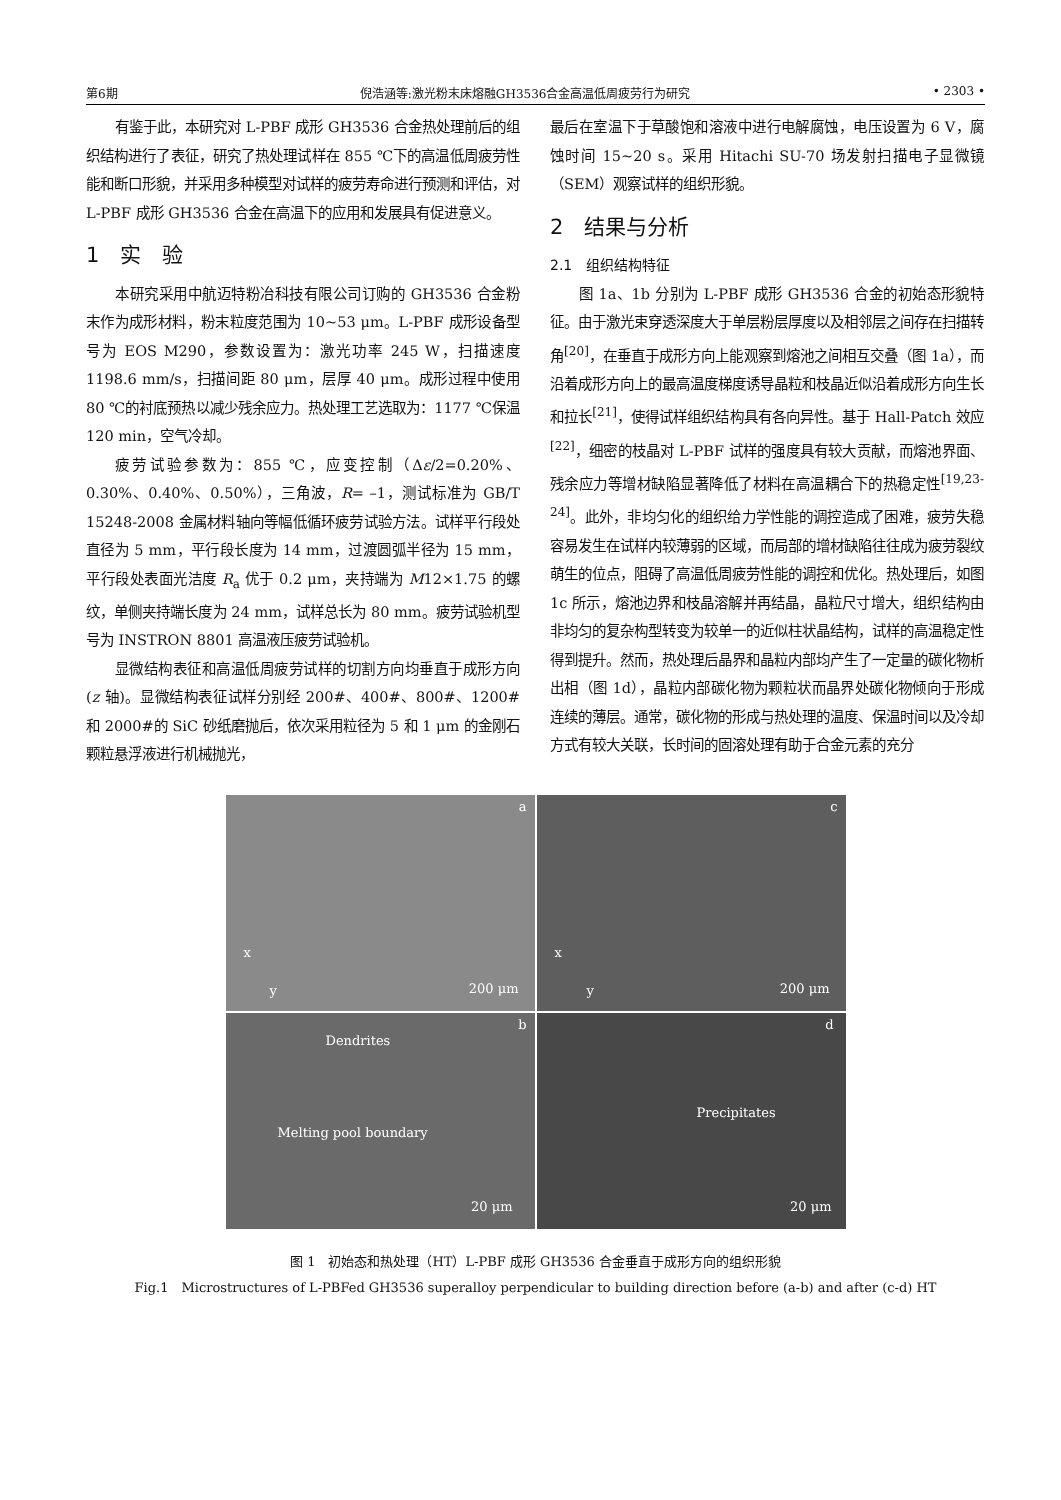第6期 倪浩涵等:激光粉末床熔融GH3536合金高温低周疲劳行为研究 • 2303 •
有鉴于此，本研究对 L-PBF 成形 GH3536 合金热处理前后的组织结构进行了表征，研究了热处理试样在 855 ℃下的高温低周疲劳性能和断口形貌，并采用多种模型对试样的疲劳寿命进行预测和评估，对 L-PBF 成形 GH3536 合金在高温下的应用和发展具有促进意义。
1　实　验
本研究采用中航迈特粉冶科技有限公司订购的 GH3536 合金粉末作为成形材料，粉末粒度范围为 10~53 μm。L-PBF 成形设备型号为 EOS M290，参数设置为：激光功率 245 W，扫描速度 1198.6 mm/s，扫描间距 80 μm，层厚 40 μm。成形过程中使用 80 ℃的衬底预热以减少残余应力。热处理工艺选取为：1177 ℃保温 120 min，空气冷却。
疲劳试验参数为：855 ℃，应变控制（Δε/2=0.20%、0.30%、0.40%、0.50%），三角波，R= –1，测试标准为 GB/T 15248-2008 金属材料轴向等幅低循环疲劳试验方法。试样平行段处直径为 5 mm，平行段长度为 14 mm，过渡圆弧半径为 15 mm，平行段处表面光洁度 R<sub>a</sub> 优于 0.2 μm，夹持端为 M12×1.75 的螺纹，单侧夹持端长度为 24 mm，试样总长为 80 mm。疲劳试验机型号为 INSTRON 8801 高温液压疲劳试验机。
显微结构表征和高温低周疲劳试样的切割方向均垂直于成形方向(z 轴)。显微结构表征试样分别经 200#、400#、800#、1200#和 2000#的 SiC 砂纸磨抛后，依次采用粒径为 5 和 1 μm 的金刚石颗粒悬浮液进行机械抛光，
最后在室温下于草酸饱和溶液中进行电解腐蚀，电压设置为 6 V，腐蚀时间 15~20 s。采用 Hitachi SU-70 场发射扫描电子显微镜（SEM）观察试样的组织形貌。
2　结果与分析
2.1　组织结构特征
图 1a、1b 分别为 L-PBF 成形 GH3536 合金的初始态形貌特征。由于激光束穿透深度大于单层粉层厚度以及相邻层之间存在扫描转角<sup>[20]</sup>，在垂直于成形方向上能观察到熔池之间相互交叠（图 1a），而沿着成形方向上的最高温度梯度诱导晶粒和枝晶近似沿着成形方向生长和拉长<sup>[21]</sup>，使得试样组织结构具有各向异性。基于 Hall-Patch 效应<sup>[22]</sup>，细密的枝晶对 L-PBF 试样的强度具有较大贡献，而熔池界面、残余应力等增材缺陷显著降低了材料在高温耦合下的热稳定性<sup>[19,23-24]</sup>。此外，非均匀化的组织给力学性能的调控造成了困难，疲劳失稳容易发生在试样内较薄弱的区域，而局部的增材缺陷往往成为疲劳裂纹萌生的位点，阻碍了高温低周疲劳性能的调控和优化。热处理后，如图 1c 所示，熔池边界和枝晶溶解并再结晶，晶粒尺寸增大，组织结构由非均匀的复杂构型转变为较单一的近似柱状晶结构，试样的高温稳定性得到提升。然而，热处理后晶界和晶粒内部均产生了一定量的碳化物析出相（图 1d），晶粒内部碳化物为颗粒状而晶界处碳化物倾向于形成连续的薄层。通常，碳化物的形成与热处理的温度、保温时间以及冷却方式有较大关联，长时间的固溶处理有助于合金元素的充分
a
x
y 200 μm
c
x
y 200 μm
b
Dendrites
Melting pool boundary
20 μm
d
Precipitates
20 μm
图 1　初始态和热处理（HT）L-PBF 成形 GH3536 合金垂直于成形方向的组织形貌
Fig.1　Microstructures of L-PBFed GH3536 superalloy perpendicular to building direction before (a-b) and after (c-d) HT